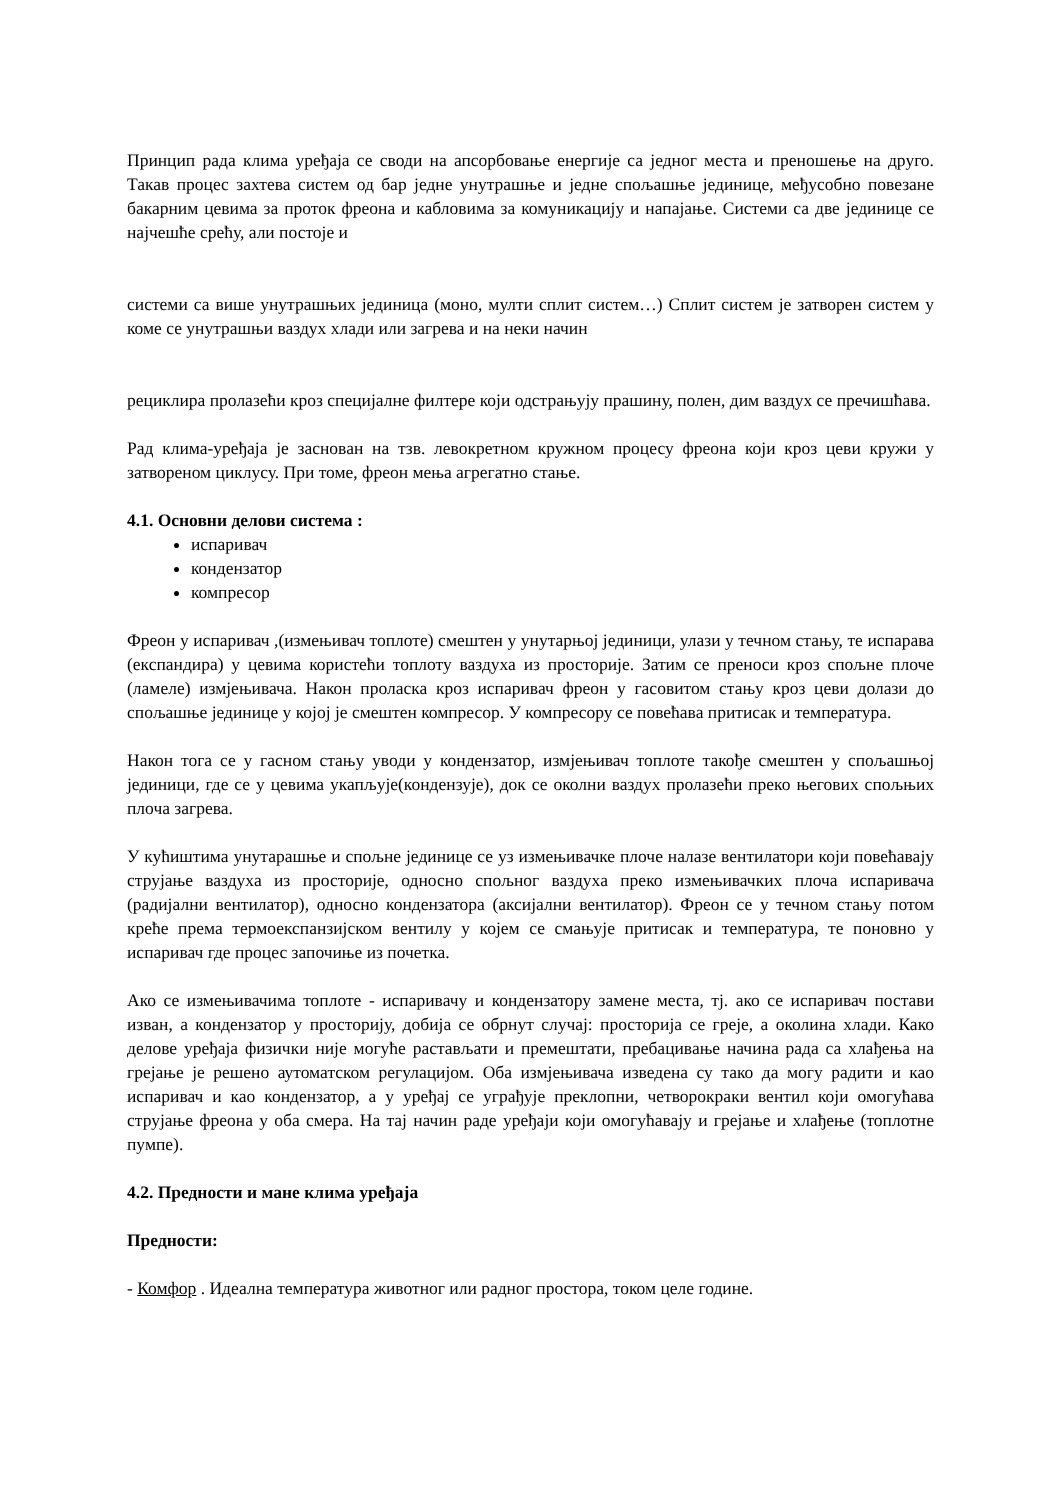Принцип рада клима уређаја се своди на апсорбовање енергије са једног места и преношење на друго. Такав процес захтева систем од бар једне унутрашње и једне спољашње јединице, међусобно повезане бакарним цевима за проток фреона и кабловима за комуникацију и напајање. Системи са две јединице се најчешће срећу, али постоје и
системи са више унутрашњих јединица (моно, мулти сплит систем…) Сплит систем је затворен систем у коме се унутрашњи ваздух хлади или загрева и на неки начин
рециклира пролазећи кроз специјалне филтере који одстрањују прашину, полен, дим ваздух се пречишћава.
Рад клима-уређаја је заснован на тзв. левокретном кружном процесу фреона који кроз цеви кружи у затвореном циклусу. При томе, фреон мења агрегатно стање.
4.1. Основни делови система :
испаривач
кондензатор
компресор
Фреон у испаривач ,(измењивач топлоте) смештен у унутарњој јединици, улази у течном стању, те испарава (експандира) у цевима користећи топлоту ваздуха из просторије. Затим се преноси кроз спољне плоче (ламеле) измјењивача. Након проласка кроз испаривач фреон у гасовитом стању кроз цеви долази до спољашње јединице у којој је смештен компресор. У компресору се повећава притисак и температура.
Након тога се у гасном стању уводи у кондензатор, измјењивач топлоте такође смештен у спољашњој јединици, где се у цевима укапљује(кондензује), док се околни ваздух пролазећи преко његових спољњих плоча загрева.
У кућиштима унутарашње и спољне јединице се уз измењивачке плоче налазе вентилатори који повећавају струјање ваздуха из просторије, односно спољног ваздуха преко измењивачких плоча испаривача (радијални вентилатор), односно кондензатора (аксијални вентилатор). Фреон се у течном стању потом креће према термоекспанзијском вентилу у којем се смањује притисак и температура, те поновно у испаривач где процес започиње из почетка.
Ако се измењивачима топлоте - испаривачу и кондензатору замене места, тј. ако се испаривач постави изван, а кондензатор у просторију, добија се обрнут случај: просторија се греје, а околина хлади. Како делове уређаја физички није могуће растављати и премештати, пребацивање начина рада са хлађења на грејање је решено аутоматском регулацијом. Оба измјењивача изведена су тако да могу радити и као испаривач и као кондензатор, а у уређај се уграђује преклопни, четворокраки вентил који омогућава струјање фреона у оба смера. На тај начин раде уређаји који омогућавају и грејање и хлађење (топлотне пумпе).
4.2. Предности и мане клима уређаја
Предности:
- Комфор . Идеална температура животног или радног простора, током целе године.